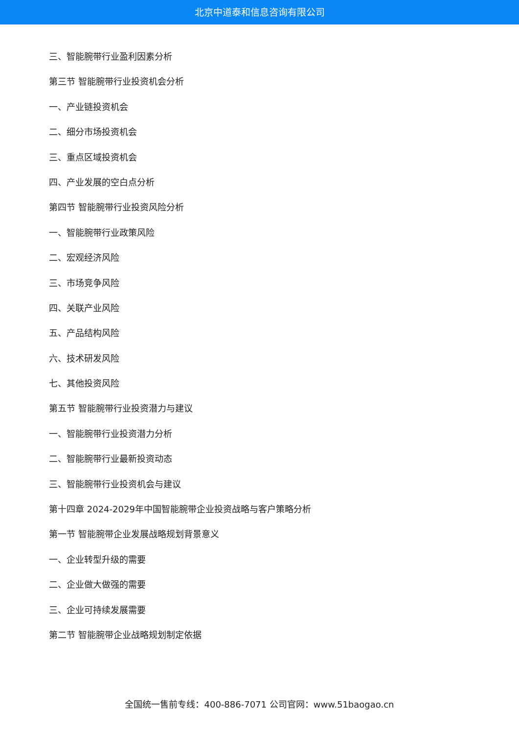北京中道泰和信息咨询有限公司
三、智能腕带行业盈利因素分析
第三节 智能腕带行业投资机会分析
一、产业链投资机会
二、细分市场投资机会
三、重点区域投资机会
四、产业发展的空白点分析
第四节 智能腕带行业投资风险分析
一、智能腕带行业政策风险
二、宏观经济风险
三、市场竞争风险
四、关联产业风险
五、产品结构风险
六、技术研发风险
七、其他投资风险
第五节 智能腕带行业投资潜力与建议
一、智能腕带行业投资潜力分析
二、智能腕带行业最新投资动态
三、智能腕带行业投资机会与建议
第十四章 2024-2029年中国智能腕带企业投资战略与客户策略分析
第一节 智能腕带企业发展战略规划背景意义
一、企业转型升级的需要
二、企业做大做强的需要
三、企业可持续发展需要
第二节 智能腕带企业战略规划制定依据
全国统一售前专线：400-886-7071 公司官网：www.51baogao.cn